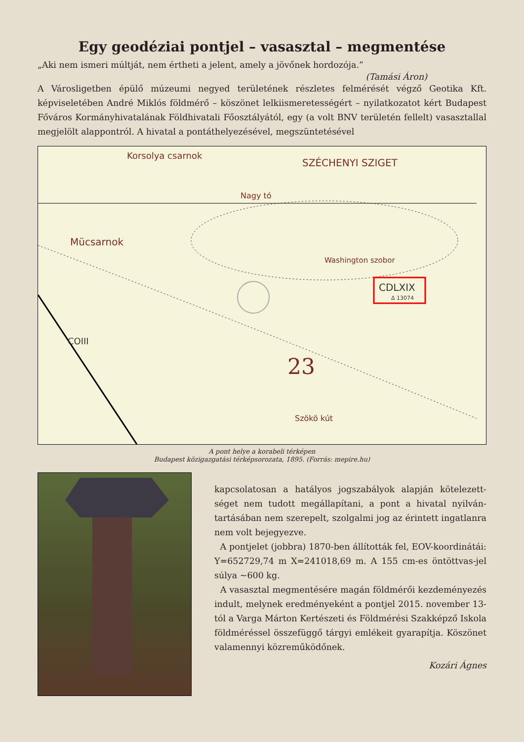Egy geodéziai pontjel – vasasztal – megmentése
„Aki nem ismeri múltját, nem értheti a jelent, amely a jövőnek hordozója.”
(Tamási Áron)
A Városligetben épülő múzeumi negyed területének részletes felmérését végző Geotika Kft. képviseletében André Miklós földmérő – köszönet lelkiismeretességért – nyilatkozatot kért Budapest Főváros Kormányhivatalának Földhivatali Főosztályától, egy (a volt BNV területén fellelt) vasasztallal megjelölt alappontról. A hivatal a pontáthelyezésével, megszüntetésével
Korsolya csarnok
SZÉCHENYI SZIGET
Nagy tó
Mücsarnok
Washington szobor
CDLXIX
Δ 13074
COIII
23
Szökö kút
A pont helye a korabeli térképen
Budapest közigazgatási térképsorozata, 1895. (Forrás: mepire.hu)
kapcsolatosan a hatályos jogszabályok alapján kötelezett­séget nem tudott megállapítani, a pont a hivatal nyilván­tartásában nem szerepelt, szolgalmi jog az érintett ingat­lanra nem volt bejegyezve.
A pontjelet (jobbra) 1870-ben állították fel, EOV-koordinátái: Y=652729,74 m X=241018,69 m. A 155 cm-es öntöttvas-jel súlya ~600 kg.
A vasasztal megmentésére magán földmérői kez­deményezés indult, melynek eredményeként a pont­jel 2015. november 13-tól a Varga Márton Kertészeti és Földmérési Szakképző Iskola földméréssel össze­függő tárgyi emlékeit gyarapítja. Köszönet valamennyi közreműködőnek.
Kozári Ágnes